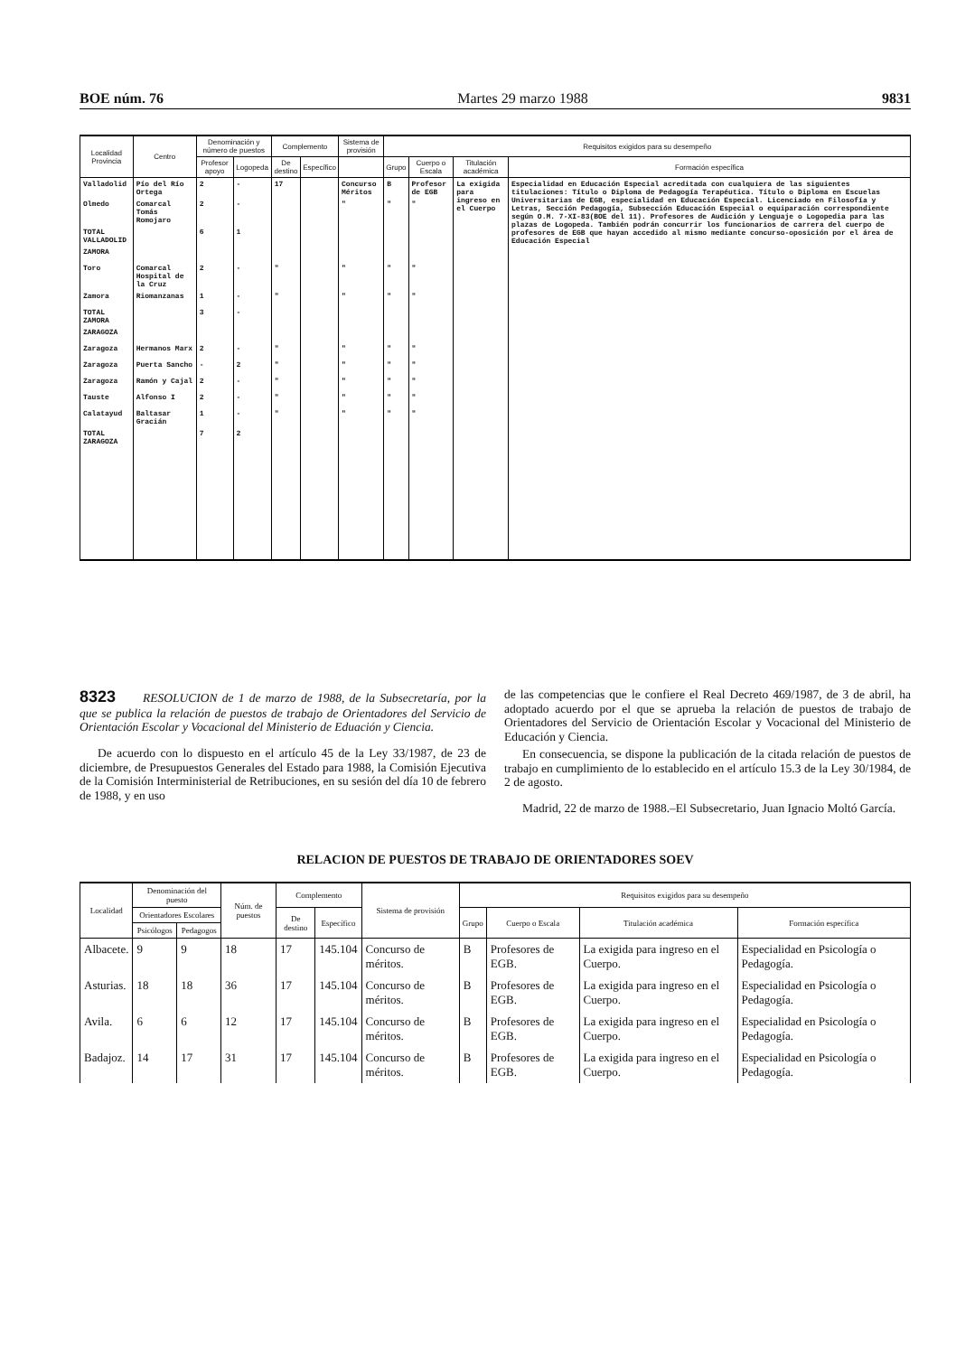BOE núm. 76 Martes 29 marzo 1988 9831
| Localidad Provincia | Centro | Denominación y número de puestos | | Complemento | | Sistema de provisión | Requisitos exigidos para su desempeño | | | |
| --- | --- | --- | --- | --- | --- | --- | --- | --- | --- | --- |
| | | Profesor apoyo | Logopeda | De destino | Específico | | Grupo | Cuerpo o Escala | Titulación académica | Formación específica |
| Valladolid | Pío del Río Ortega | 2 | - | 17 | | Concurso Méritos | B | Profesor de EGB | La exigida para ingreso en el Cuerpo | Especialidad en Educación Especial acreditada con cualquiera de las siguientes titulaciones: Título o Diploma de Pedagogía Terapéutica. Título o Diploma en Escuelas Universitarias de EGB, especialidad en Educación Especial. Licenciado en Filosofía y Letras, Sección Pedagogía, Subsección Educación Especial o equiparación correspondiente según O.M. 7-XI-83(BOE del 11). Profesores de Audición y Lenguaje o Logopedia para las plazas de Logopeda. También podrán concurrir los funcionarios de carrera del cuerpo de profesores de EGB que hayan accedido al mismo mediante concurso-oposición por el área de Educación Especial |
| Olmedo | Comarcal Tomás Romojaro | 2 | - | | | " | " | " | | |
| TOTAL VALLADOLID | | 6 | 1 | | | | | | | |
| ZAMORA | | | | | | | | | | |
| Toro | Comarcal Hospital de la Cruz | 2 | - | " | | " | " | " | | |
| Zamora | Riomanzanas | 1 | - | " | | " | " | " | | |
| TOTAL ZAMORA | | 3 | - | | | | | | | |
| ZARAGOZA | | | | | | | | | | |
| Zaragoza | Hermanos Marx | 2 | - | " | | " | " | " | | |
| Zaragoza | Puerta Sancho | - | 2 | " | | " | " | " | | |
| Zaragoza | Ramón y Cajal | 2 | - | " | | " | " | " | | |
| Tauste | Alfonso I | 2 | - | " | | " | " | " | | |
| Calatayud | Baltasar Gracián | 1 | - | " | | " | " | " | | |
| TOTAL ZARAGOZA | | 7 | 2 | | | | | | | |
8323 RESOLUCION de 1 de marzo de 1988, de la Subsecretaría, por la que se publica la relación de puestos de trabajo de Orientadores del Servicio de Orientación Escolar y Vocacional del Ministerio de Eduación y Ciencia.
De acuerdo con lo dispuesto en el artículo 45 de la Ley 33/1987, de 23 de diciembre, de Presupuestos Generales del Estado para 1988, la Comisión Ejecutiva de la Comisión Interministerial de Retribuciones, en su sesión del día 10 de febrero de 1988, y en uso
de las competencias que le confiere el Real Decreto 469/1987, de 3 de abril, ha adoptado acuerdo por el que se aprueba la relación de puestos de trabajo de Orientadores del Servicio de Orientación Escolar y Vocacional del Ministerio de Educación y Ciencia.
En consecuencia, se dispone la publicación de la citada relación de puestos de trabajo en cumplimiento de lo establecido en el artículo 15.3 de la Ley 30/1984, de 2 de agosto.
Madrid, 22 de marzo de 1988.–El Subsecretario, Juan Ignacio Moltó García.
RELACION DE PUESTOS DE TRABAJO DE ORIENTADORES SOEV
| Localidad | Denominación del puesto | | Núm. de puestos | Complemento | | Sistema de provisión | Requisitos exigidos para su desempeño | | | |
| --- | --- | --- | --- | --- | --- | --- | --- | --- | --- | --- |
| | Orientadores Escolares | | | De destino | Específico | | Grupo | Cuerpo o Escala | Titulación académica | Formación específica |
| | Psicólogos | Pedagogos | | | | | | | | |
| Albacete. | 9 | 9 | 18 | 17 | 145.104 | Concurso de méritos. | B | Profesores de EGB. | La exigida para ingreso en el Cuerpo. | Especialidad en Psicología o Pedagogía. |
| Asturias. | 18 | 18 | 36 | 17 | 145.104 | Concurso de méritos. | B | Profesores de EGB. | La exigida para ingreso en el Cuerpo. | Especialidad en Psicología o Pedagogía. |
| Avila. | 6 | 6 | 12 | 17 | 145.104 | Concurso de méritos. | B | Profesores de EGB. | La exigida para ingreso en el Cuerpo. | Especialidad en Psicología o Pedagogía. |
| Badajoz. | 14 | 17 | 31 | 17 | 145.104 | Concurso de méritos. | B | Profesores de EGB. | La exigida para ingreso en el Cuerpo. | Especialidad en Psicología o Pedagogía. |